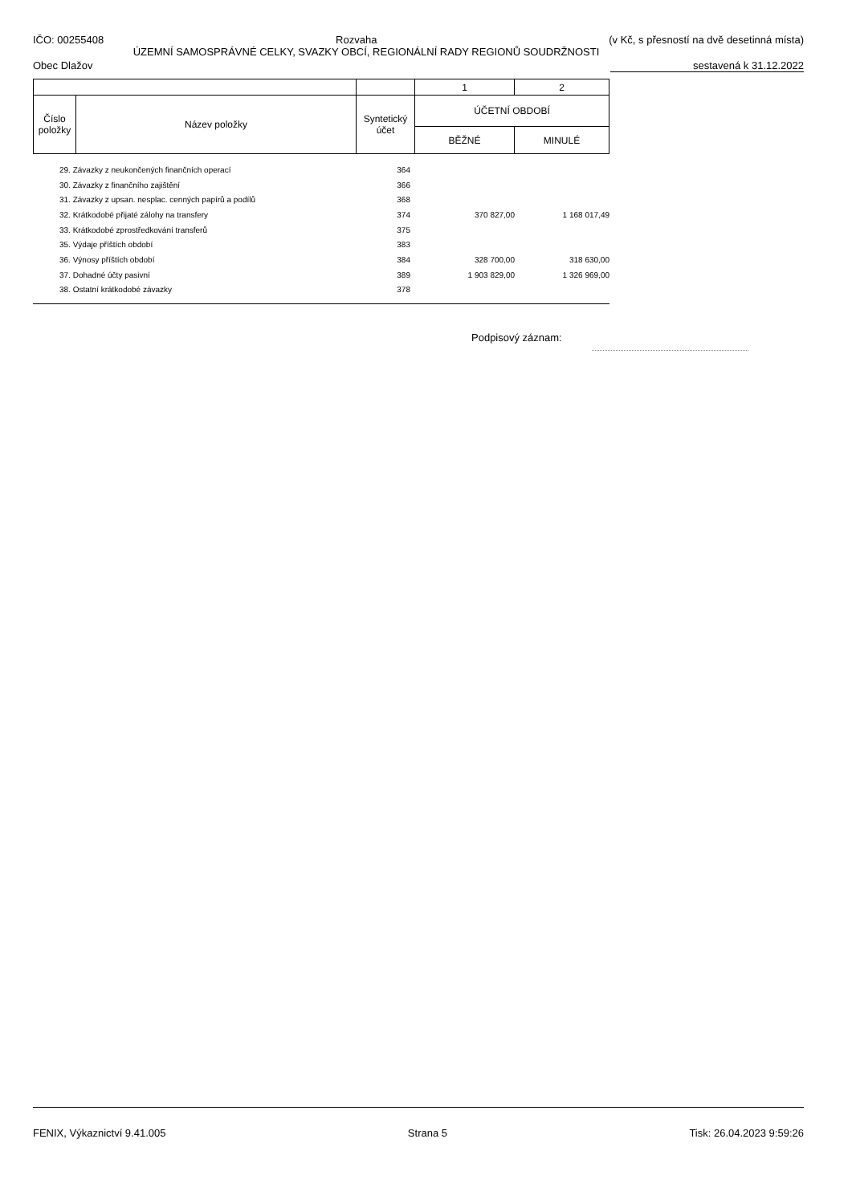IČO: 00255408 Rozvaha (v Kč, s přesností na dvě desetinná místa)
ÚZEMNÍ SAMOSPRÁVNÉ CELKY, SVAZKY OBCÍ, REGIONÁLNÍ RADY REGIONŮ SOUDRŽNOSTI
Obec Dlažov sestavená k 31.12.2022
| | | | 1 | 2 |
| Číslo položky | Název položky | Syntetický účet | ÚČETNÍ OBDOBÍ | |
| | | | BĚŽNÉ | MINULÉ |
| 29. Závazky z neukončených finančních operací | 364 | | |
| 30. Závazky z finančního zajištění | 366 | | |
| 31. Závazky z upsan. nesplac. cenných papírů a podílů | 368 | | |
| 32. Krátkodobé přijaté zálohy na transfery | 374 | 370 827,00 | 1 168 017,49 |
| 33. Krátkodobé zprostředkování transferů | 375 | | |
| 35. Výdaje příštích období | 383 | | |
| 36. Výnosy příštích období | 384 | 328 700,00 | 318 630,00 |
| 37. Dohadné účty pasivní | 389 | 1 903 829,00 | 1 326 969,00 |
| 38. Ostatní krátkodobé závazky | 378 | | |
Podpisový záznam:
FENIX, Výkaznictví 9.41.005 Strana 5 Tisk: 26.04.2023 9:59:26